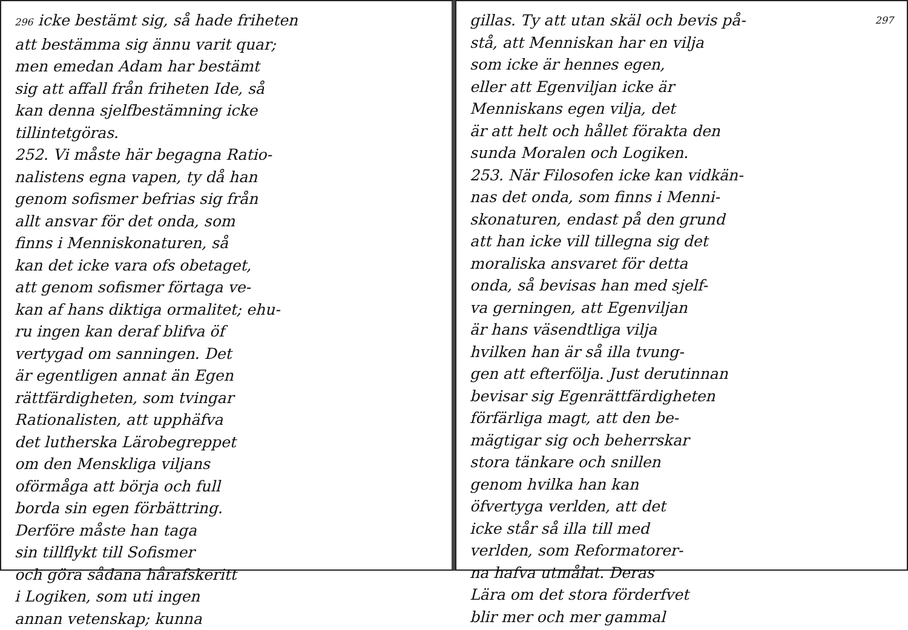296 icke bestämt sig, så hade friheten
att bestämma sig ännu varit quar;
men emedan Adam har bestämt
sig att affall från friheten Ide, så
kan denna sjelfbestämning icke
tillintetgöras.
252. Vi måste här begagna Ratio-
nalistens egna vapen, ty då han
genom sofismer befrias sig från
allt ansvar för det onda, som
finns i Menniskonaturen, så
kan det icke vara ofs obetaget,
att genom sofismer förtaga ve-
kan af hans diktiga ormalitet; ehu-
ru ingen kan deraf blifva öf
vertygad om sanningen. Det
är egentligen annat än Egen
rättfärdigheten, som tvingar
Rationalisten, att upphäfva
det lutherska Lärobegreppet
om den Menskliga viljans
oförmåga att börja och full
borda sin egen förbättring.
Derföre måste han taga
sin tillflykt till Sofismer
och göra sådana hårafskeritt
i Logiken, som uti ingen
annan vetenskap; kunna
297 gillas. Ty att utan skäl och bevis på-
stå, att Menniskan har en vilja
som icke är hennes egen,
eller att Egenviljan icke är
Menniskans egen vilja, det
är att helt och hållet förakta den
sunda Moralen och Logiken.
253. När Filosofen icke kan vidkän-
nas det onda, som finns i Menni-
skonaturen, endast på den grund
att han icke vill tillegna sig det
moraliska ansvaret för detta
onda, så bevisas han med sjelf-
va gerningen, att Egenviljan
är hans väsendtliga vilja
hvilken han är så illa tvung-
gen att efterfölja. Just derutinnan
bevisar sig Egenrättfärdigheten
förfärliga magt, att den be-
mägtigar sig och beherrskar
stora tänkare och snillen
genom hvilka han kan
öfvertyga verlden, att det
icke står så illa till med
verlden, som Reformatorer-
na hafva utmålat. Deras
Lära om det stora förderfvet
blir mer och mer gammal